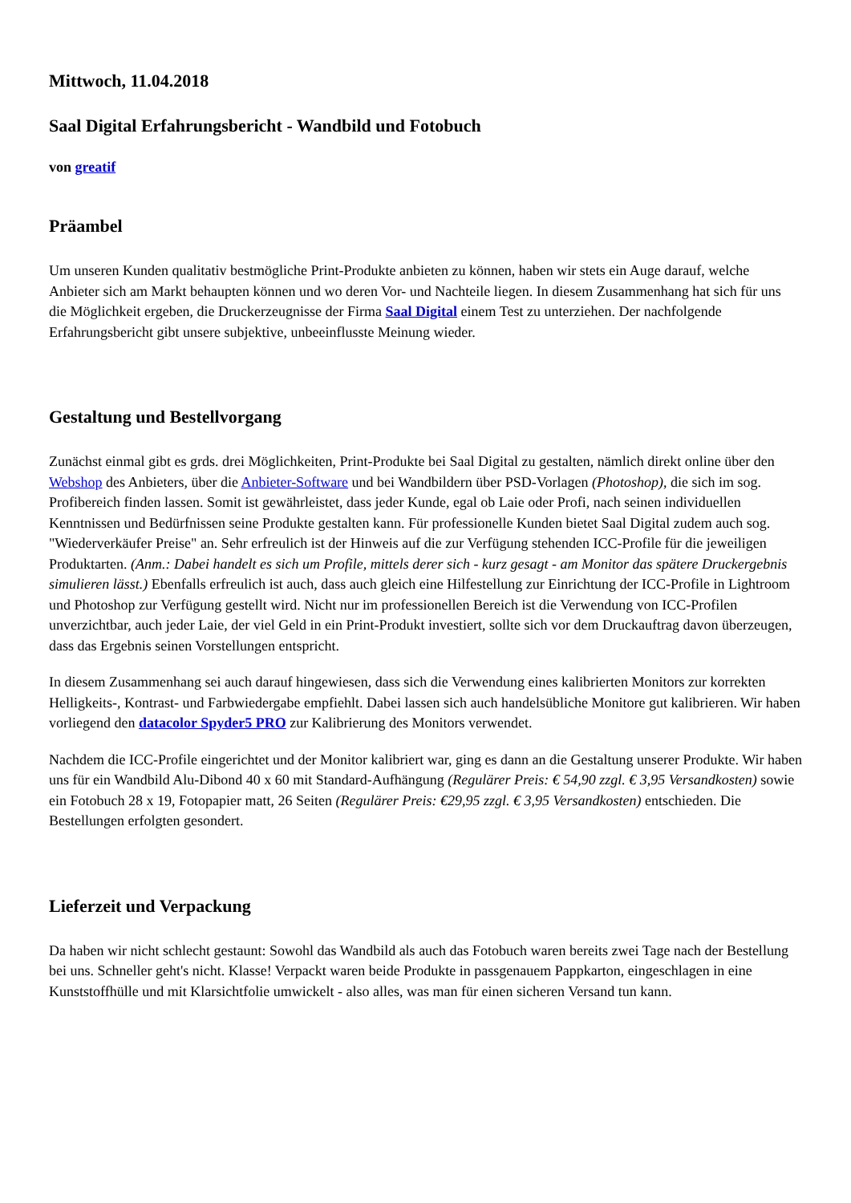Mittwoch, 11.04.2018
Saal Digital Erfahrungsbericht - Wandbild und Fotobuch
von greatif
Präambel
Um unseren Kunden qualitativ bestmögliche Print-Produkte anbieten zu können, haben wir stets ein Auge darauf, welche Anbieter sich am Markt behaupten können und wo deren Vor- und Nachteile liegen. In diesem Zusammenhang hat sich für uns die Möglichkeit ergeben, die Druckerzeugnisse der Firma Saal Digital einem Test zu unterziehen. Der nachfolgende Erfahrungsbericht gibt unsere subjektive, unbeeinflusste Meinung wieder.
Gestaltung und Bestellvorgang
Zunächst einmal gibt es grds. drei Möglichkeiten, Print-Produkte bei Saal Digital zu gestalten, nämlich direkt online über den Webshop des Anbieters, über die Anbieter-Software und bei Wandbildern über PSD-Vorlagen (Photoshop), die sich im sog. Profibereich finden lassen. Somit ist gewährleistet, dass jeder Kunde, egal ob Laie oder Profi, nach seinen individuellen Kenntnissen und Bedürfnissen seine Produkte gestalten kann. Für professionelle Kunden bietet Saal Digital zudem auch sog. "Wiederverkäufer Preise" an. Sehr erfreulich ist der Hinweis auf die zur Verfügung stehenden ICC-Profile für die jeweiligen Produktarten. (Anm.: Dabei handelt es sich um Profile, mittels derer sich - kurz gesagt - am Monitor das spätere Druckergebnis simulieren lässt.) Ebenfalls erfreulich ist auch, dass auch gleich eine Hilfestellung zur Einrichtung der ICC-Profile in Lightroom und Photoshop zur Verfügung gestellt wird. Nicht nur im professionellen Bereich ist die Verwendung von ICC-Profilen unverzichtbar, auch jeder Laie, der viel Geld in ein Print-Produkt investiert, sollte sich vor dem Druckauftrag davon überzeugen, dass das Ergebnis seinen Vorstellungen entspricht.
In diesem Zusammenhang sei auch darauf hingewiesen, dass sich die Verwendung eines kalibrierten Monitors zur korrekten Helligkeits-, Kontrast- und Farbwiedergabe empfiehlt. Dabei lassen sich auch handelsübliche Monitore gut kalibrieren. Wir haben vorliegend den datacolor Spyder5 PRO zur Kalibrierung des Monitors verwendet.
Nachdem die ICC-Profile eingerichtet und der Monitor kalibriert war, ging es dann an die Gestaltung unserer Produkte. Wir haben uns für ein Wandbild Alu-Dibond 40 x 60 mit Standard-Aufhängung (Regulärer Preis: € 54,90 zzgl. € 3,95 Versandkosten) sowie ein Fotobuch 28 x 19, Fotopapier matt, 26 Seiten (Regulärer Preis: €29,95 zzgl. € 3,95 Versandkosten) entschieden. Die Bestellungen erfolgten gesondert.
Lieferzeit und Verpackung
Da haben wir nicht schlecht gestaunt: Sowohl das Wandbild als auch das Fotobuch waren bereits zwei Tage nach der Bestellung bei uns. Schneller geht's nicht. Klasse! Verpackt waren beide Produkte in passgenauem Pappkarton, eingeschlagen in eine Kunststoffhülle und mit Klarsichtfolie umwickelt - also alles, was man für einen sicheren Versand tun kann.